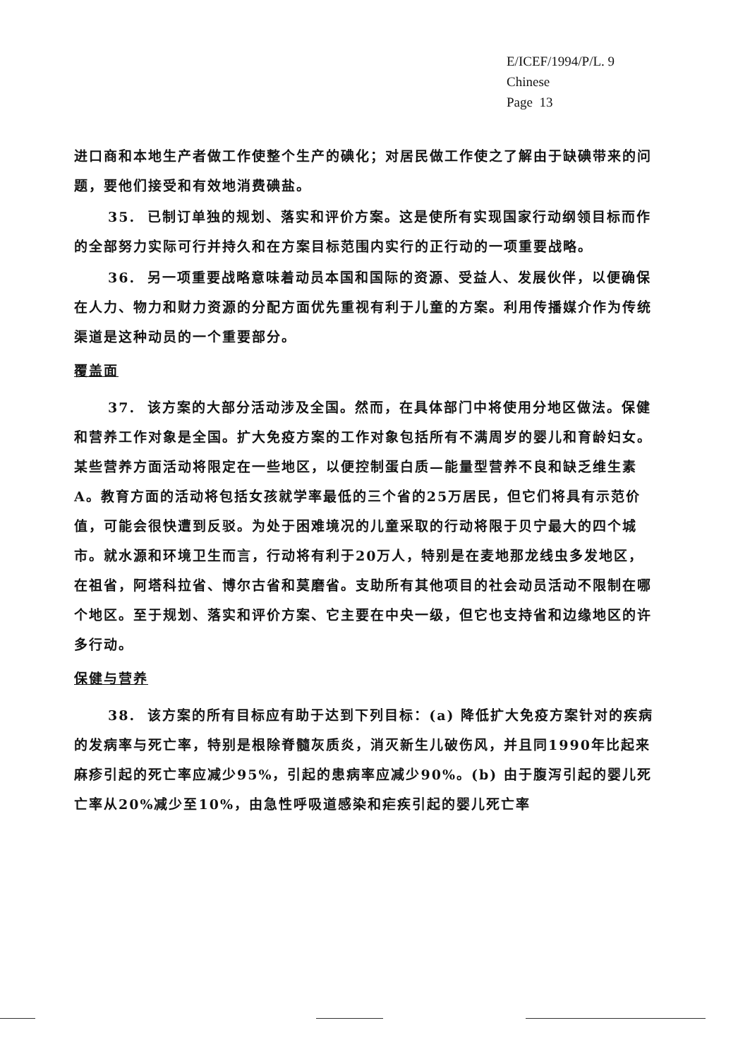E/ICEF/1994/P/L. 9
Chinese
Page 13
进口商和本地生产者做工作使整个生产的碘化；对居民做工作使之了解由于缺碘带来的问题，要他们接受和有效地消费碘盐。
35. 已制订单独的规划、落实和评价方案。这是使所有实现国家行动纲领目标而作的全部努力实际可行并持久和在方案目标范围内实行的正行动的一项重要战略。
36. 另一项重要战略意味着动员本国和国际的资源、受益人、发展伙伴，以便确保在人力、物力和财力资源的分配方面优先重视有利于儿童的方案。利用传播媒介作为传统渠道是这种动员的一个重要部分。
覆盖面
37. 该方案的大部分活动涉及全国。然而，在具体部门中将使用分地区做法。保健和营养工作对象是全国。扩大免疫方案的工作对象包括所有不满周岁的婴儿和育龄妇女。某些营养方面活动将限定在一些地区，以便控制蛋白质—能量型营养不良和缺乏维生素A。教育方面的活动将包括女孩就学率最低的三个省的25万居民，但它们将具有示范价值，可能会很快遭到反驳。为处于困难境况的儿童采取的行动将限于贝宁最大的四个城市。就水源和环境卫生而言，行动将有利于20万人，特别是在麦地那龙线虫多发地区，在祖省，阿塔科拉省、博尔古省和莫磨省。支助所有其他项目的社会动员活动不限制在哪个地区。至于规划、落实和评价方案、它主要在中央一级，但它也支持省和边缘地区的许多行动。
保健与营养
38. 该方案的所有目标应有助于达到下列目标：(a) 降低扩大免疫方案针对的疾病的发病率与死亡率，特别是根除脊髓灰质炎，消灭新生儿破伤风，并且同1990年比起来麻疹引起的死亡率应减少95%，引起的患病率应减少90%。(b) 由于腹泻引起的婴儿死亡率从20%减少至10%，由急性呼吸道感染和疟疾引起的婴儿死亡率